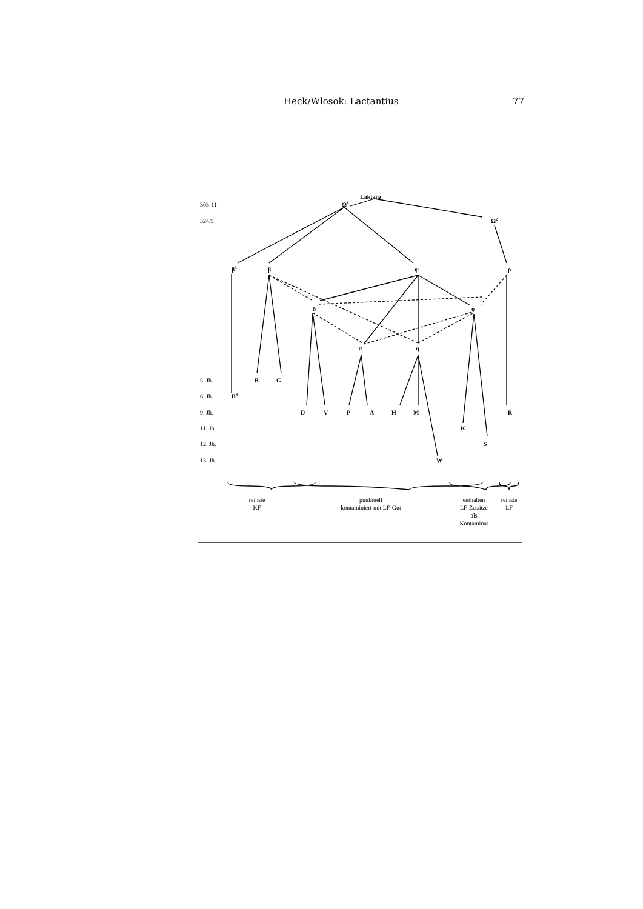Heck/Wlosok: Lactantius 77
303-11
324/5
5. Jh.
6. Jh.
9. Jh.
11. Jh.
12. Jh.
13. Jh.
Laktanz
Ω1
Ω2
β3
β
ψ
ρ
δ
σ
π
η
B
G
B3
D
V
P
A
H
M
R
K
S
W
reinste
KF
punktuell
kontaminiert mit LF-Gut
enthalten
LF-Zusätze
als
Kontaminat
reinste
LF